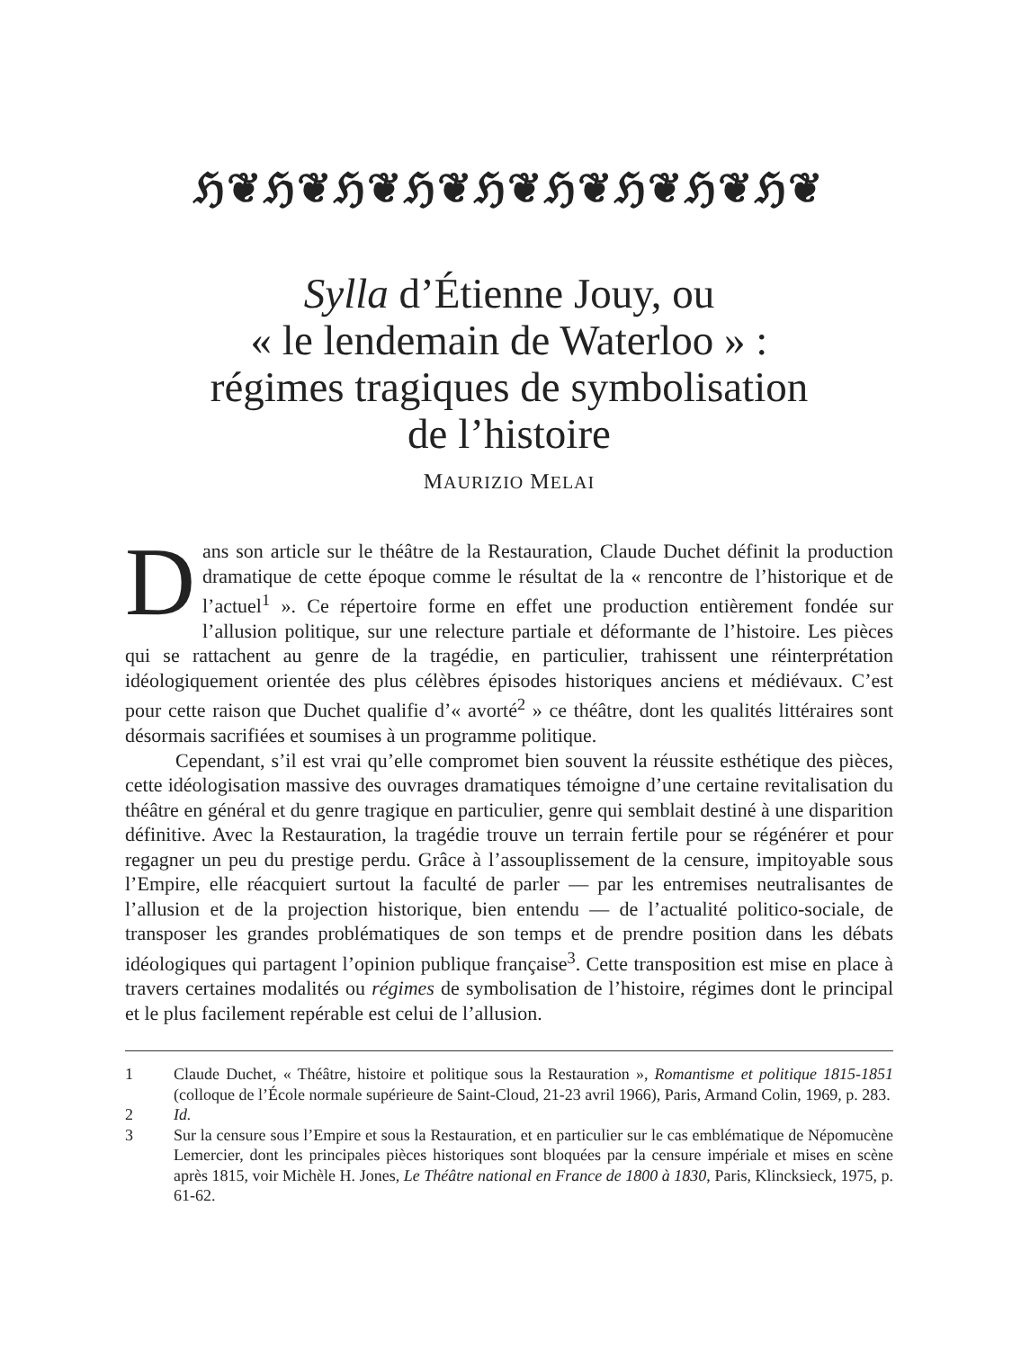ℌ❦ℌ❦ℌ❦ℌ❦ℌ❦ℌ❦ℌ❦ℌ❦ℌ❦
Sylla d’Étienne Jouy, ou
« le lendemain de Waterloo » :
régimes tragiques de symbolisation
de l’histoire
MAURIZIO MELAI
Dans son article sur le théâtre de la Restauration, Claude Duchet définit la production dramatique de cette époque comme le résultat de la « rencontre de l’historique et de l’actuel<sup>1</sup> ». Ce répertoire forme en effet une production entièrement fondée sur l’allusion politique, sur une relecture partiale et déformante de l’histoire. Les pièces qui se rattachent au genre de la tragédie, en particulier, trahissent une réinterprétation idéologiquement orientée des plus célèbres épisodes historiques anciens et médiévaux. C’est pour cette raison que Duchet qualifie d’« avorté<sup>2</sup> » ce théâtre, dont les qualités littéraires sont désormais sacrifiées et soumises à un programme politique.
Cependant, s’il est vrai qu’elle compromet bien souvent la réussite esthétique des pièces, cette idéologisation massive des ouvrages dramatiques témoigne d’une certaine revitalisation du théâtre en général et du genre tragique en particulier, genre qui semblait destiné à une disparition définitive. Avec la Restauration, la tragédie trouve un terrain fertile pour se régénérer et pour regagner un peu du prestige perdu. Grâce à l’assouplissement de la censure, impitoyable sous l’Empire, elle réacquiert surtout la faculté de parler — par les entremises neutralisantes de l’allusion et de la projection historique, bien entendu — de l’actualité politico-sociale, de transposer les grandes problématiques de son temps et de prendre position dans les débats idéologiques qui partagent l’opinion publique française<sup>3</sup>. Cette transposition est mise en place à travers certaines modalités ou régimes de symbolisation de l’histoire, régimes dont le principal et le plus facilement repérable est celui de l’allusion.
1 Claude Duchet, « Théâtre, histoire et politique sous la Restauration », Romantisme et politique 1815-1851 (colloque de l’École normale supérieure de Saint-Cloud, 21-23 avril 1966), Paris, Armand Colin, 1969, p. 283.
2 Id.
3 Sur la censure sous l’Empire et sous la Restauration, et en particulier sur le cas emblématique de Népomucène Lemercier, dont les principales pièces historiques sont bloquées par la censure impériale et mises en scène après 1815, voir Michèle H. Jones, Le Théâtre national en France de 1800 à 1830, Paris, Klincksieck, 1975, p. 61-62.